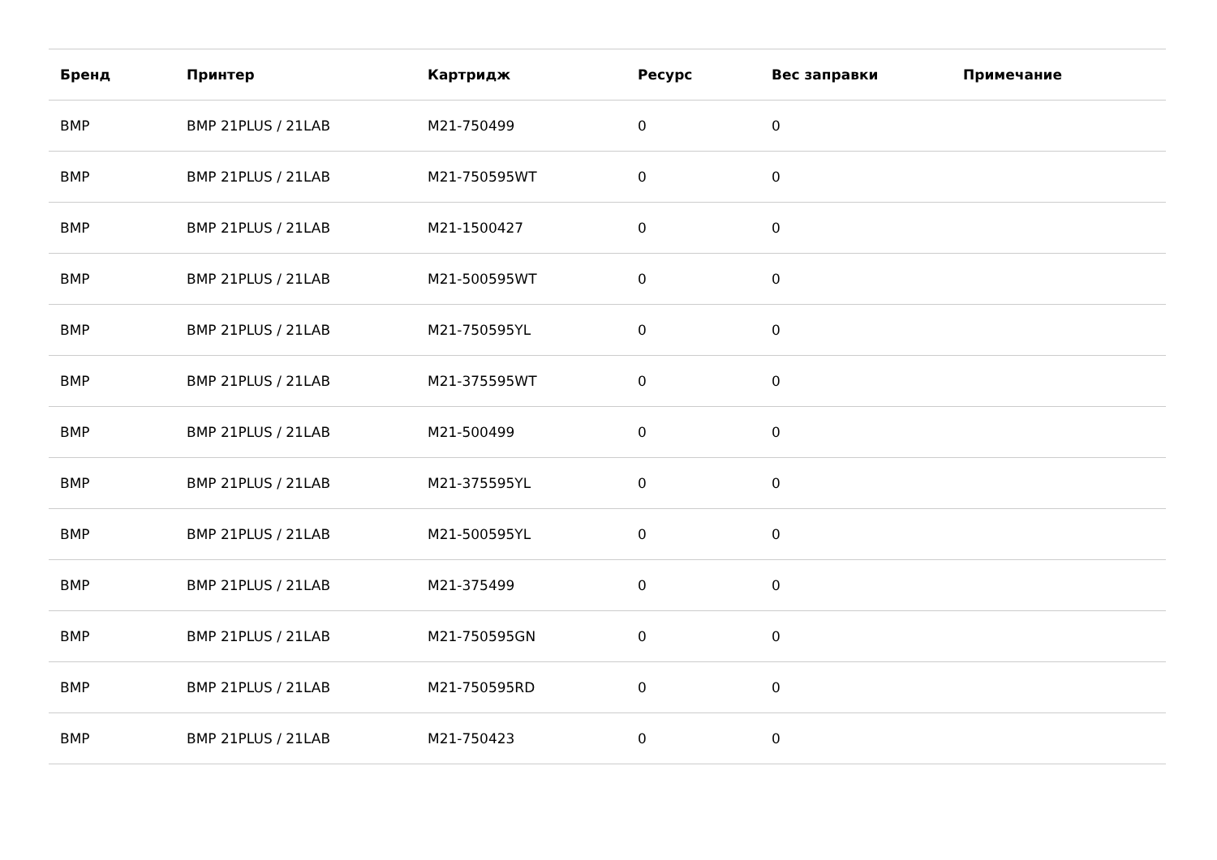| Бренд | Принтер | Картридж | Ресурс | Вес заправки | Примечание |
| --- | --- | --- | --- | --- | --- |
| BMP | BMP 21PLUS / 21LAB | M21-750499 | 0 | 0 | |
| BMP | BMP 21PLUS / 21LAB | M21-750595WT | 0 | 0 | |
| BMP | BMP 21PLUS / 21LAB | M21-1500427 | 0 | 0 | |
| BMP | BMP 21PLUS / 21LAB | M21-500595WT | 0 | 0 | |
| BMP | BMP 21PLUS / 21LAB | M21-750595YL | 0 | 0 | |
| BMP | BMP 21PLUS / 21LAB | M21-375595WT | 0 | 0 | |
| BMP | BMP 21PLUS / 21LAB | M21-500499 | 0 | 0 | |
| BMP | BMP 21PLUS / 21LAB | M21-375595YL | 0 | 0 | |
| BMP | BMP 21PLUS / 21LAB | M21-500595YL | 0 | 0 | |
| BMP | BMP 21PLUS / 21LAB | M21-375499 | 0 | 0 | |
| BMP | BMP 21PLUS / 21LAB | M21-750595GN | 0 | 0 | |
| BMP | BMP 21PLUS / 21LAB | M21-750595RD | 0 | 0 | |
| BMP | BMP 21PLUS / 21LAB | M21-750423 | 0 | 0 | |